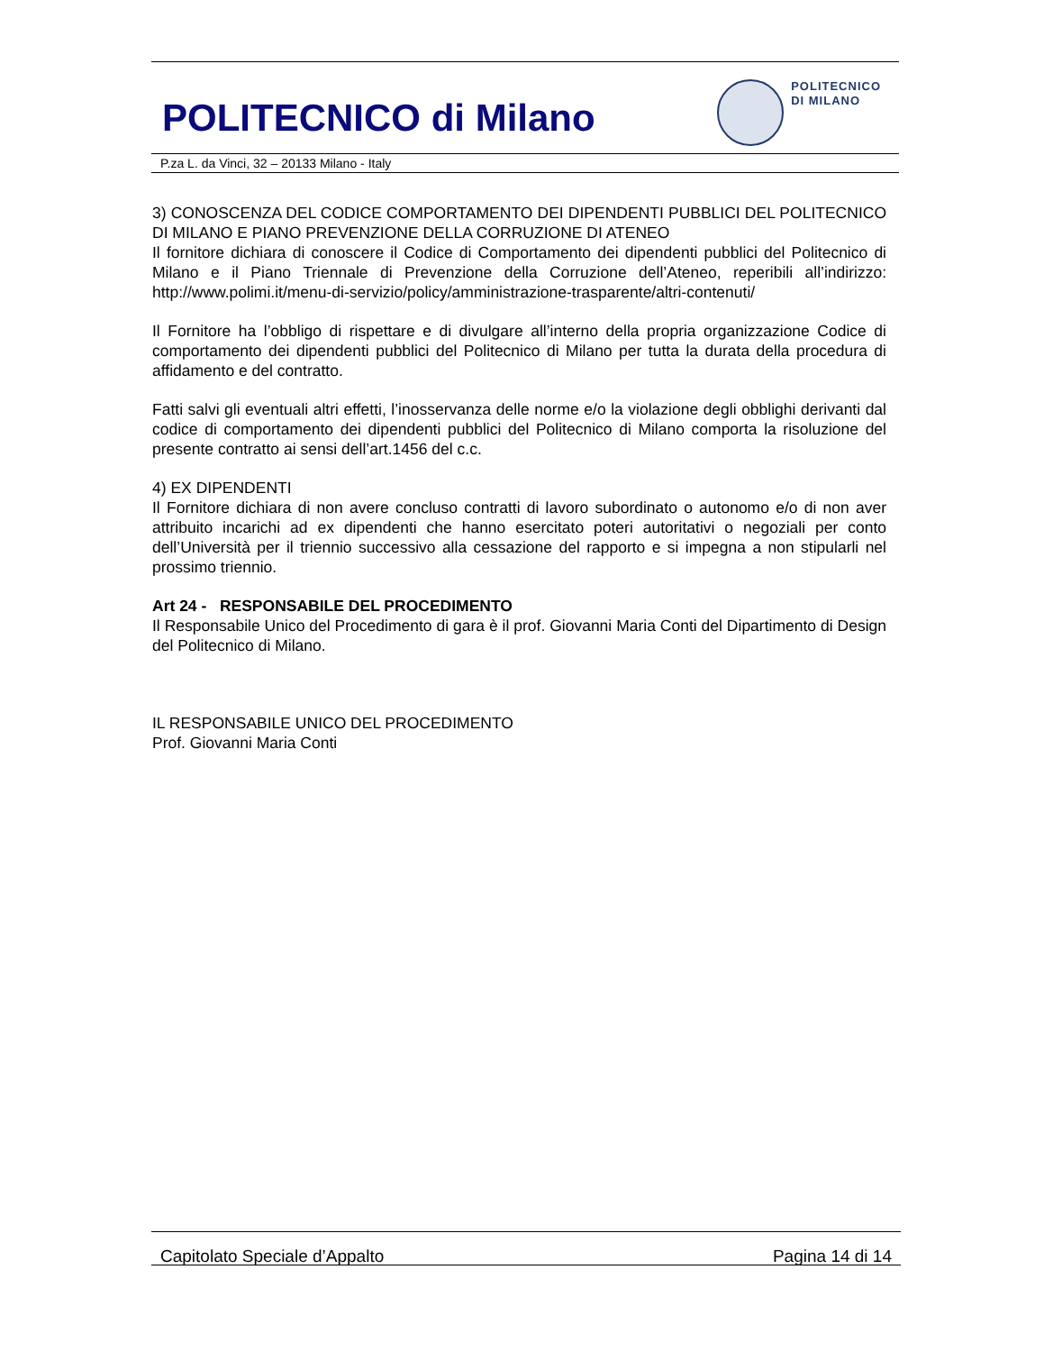POLITECNICO di Milano
POLITECNICO
DI MILANO
P.za L. da Vinci, 32 – 20133 Milano - Italy
3) CONOSCENZA DEL CODICE COMPORTAMENTO DEI DIPENDENTI PUBBLICI DEL POLITECNICO DI MILANO E PIANO PREVENZIONE DELLA CORRUZIONE DI ATENEO
Il fornitore dichiara di conoscere il Codice di Comportamento dei dipendenti pubblici del Politecnico di Milano e il Piano Triennale di Prevenzione della Corruzione dell’Ateneo, reperibili all’indirizzo: http://www.polimi.it/menu-di-servizio/policy/amministrazione-trasparente/altri-contenuti/
Il Fornitore ha l’obbligo di rispettare e di divulgare all’interno della propria organizzazione Codice di comportamento dei dipendenti pubblici del Politecnico di Milano per tutta la durata della procedura di affidamento e del contratto.
Fatti salvi gli eventuali altri effetti, l’inosservanza delle norme e/o la violazione degli obblighi derivanti dal codice di comportamento dei dipendenti pubblici del Politecnico di Milano comporta la risoluzione del presente contratto ai sensi dell’art.1456 del c.c.
4) EX DIPENDENTI
Il Fornitore dichiara di non avere concluso contratti di lavoro subordinato o autonomo e/o di non aver attribuito incarichi ad ex dipendenti che hanno esercitato poteri autoritativi o negoziali per conto dell’Università per il triennio successivo alla cessazione del rapporto e si impegna a non stipularli nel prossimo triennio.
Art 24 - RESPONSABILE DEL PROCEDIMENTO
Il Responsabile Unico del Procedimento di gara è il prof. Giovanni Maria Conti del Dipartimento di Design del Politecnico di Milano.
IL RESPONSABILE UNICO DEL PROCEDIMENTO
Prof. Giovanni Maria Conti
Capitolato Speciale d’Appalto Pagina 14 di 14